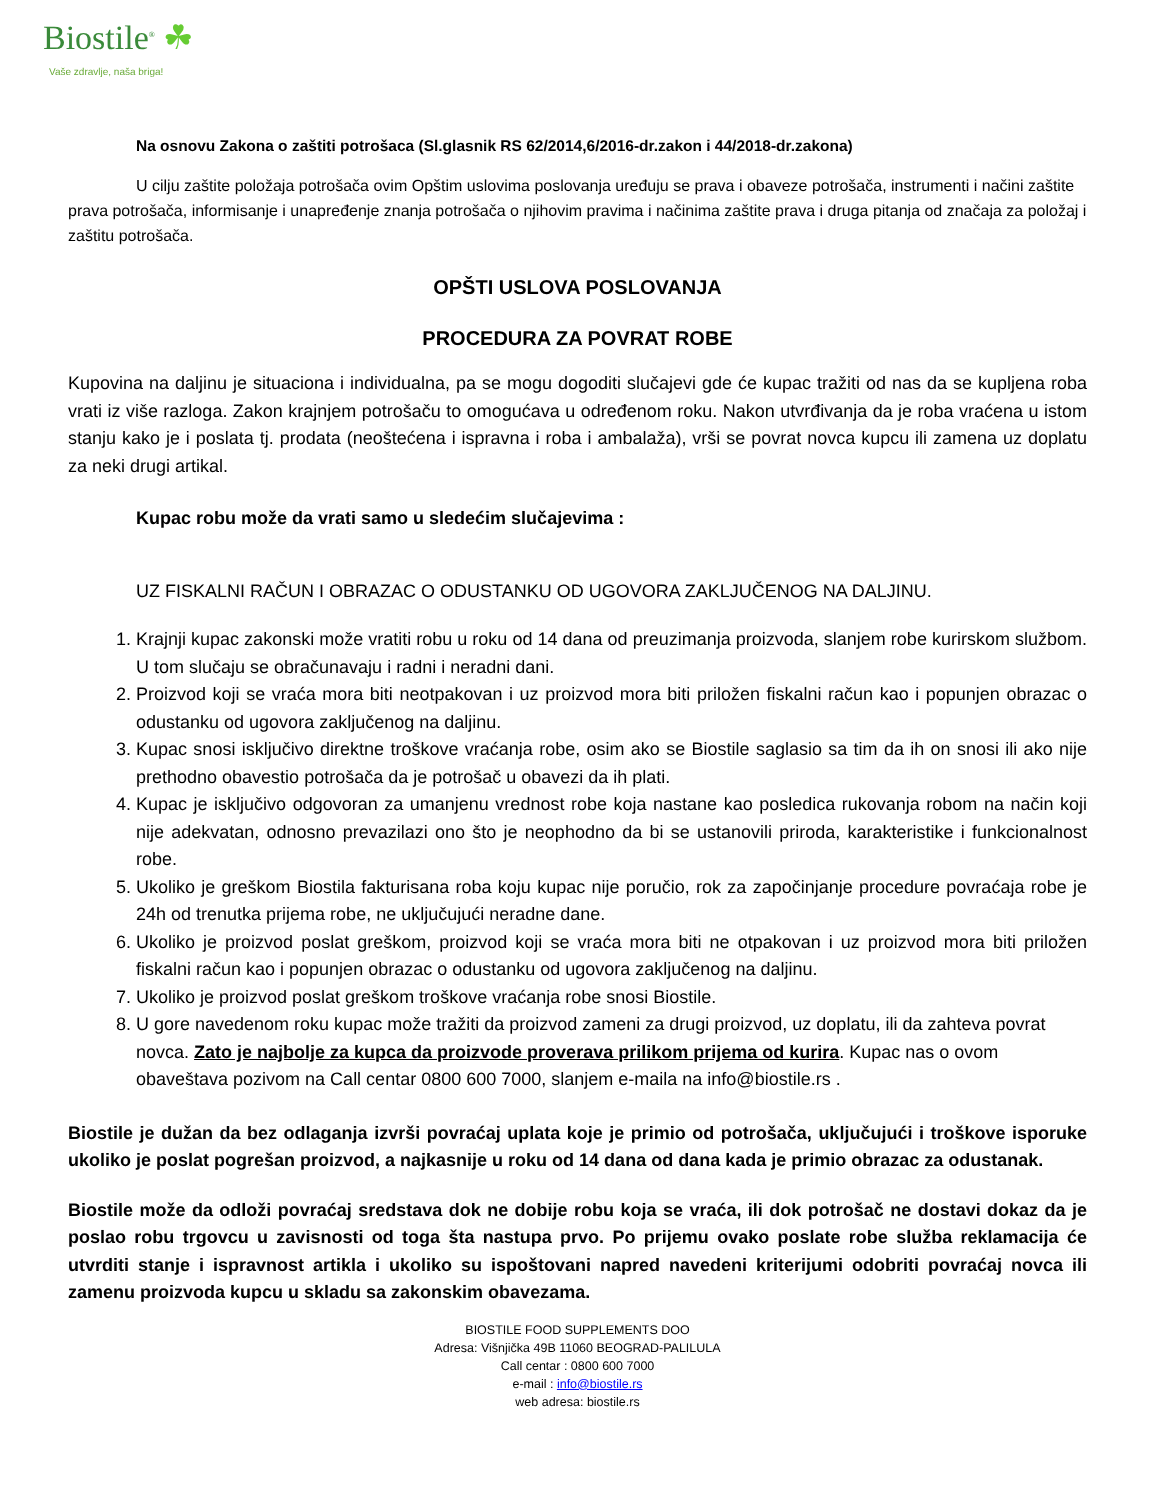Biostile<sup>®</sup> ☘
Vaše zdravlje, naša briga!
Na osnovu Zakona o zaštiti potrošaca (Sl.glasnik RS 62/2014,6/2016-dr.zakon i 44/2018-dr.zakona)
U cilju zaštite položaja potrošača ovim Opštim uslovima poslovanja uređuju se prava i obaveze potrošača, instrumenti i načini zaštite prava potrošača, informisanje i unapređenje znanja potrošača o njihovim pravima i načinima zaštite prava i druga pitanja od značaja za položaj i zaštitu potrošača.
OPŠTI USLOVA POSLOVANJA
PROCEDURA ZA POVRAT ROBE
Kupovina na daljinu je situaciona i individualna, pa se mogu dogoditi slučajevi gde će kupac tražiti od nas da se kupljena roba vrati iz više razloga. Zakon krajnjem potrošaču to omogućava u određenom roku. Nakon utvrđivanja da je roba vraćena u istom stanju kako je i poslata tj. prodata (neoštećena i ispravna i roba i ambalaža), vrši se povrat novca kupcu ili zamena uz doplatu za neki drugi artikal.
Kupac robu može da vrati samo u sledećim slučajevima :
UZ FISKALNI RAČUN I OBRAZAC O ODUSTANKU OD UGOVORA ZAKLJUČENOG NA DALJINU.
1. Krajnji kupac zakonski može vratiti robu u roku od 14 dana od preuzimanja proizvoda, slanjem robe kurirskom službom. U tom slučaju se obračunavaju i radni i neradni dani.
2. Proizvod koji se vraća mora biti neotpakovan i uz proizvod mora biti priložen fiskalni račun kao i popunjen obrazac o odustanku od ugovora zaključenog na daljinu.
3. Kupac snosi isključivo direktne troškove vraćanja robe, osim ako se Biostile saglasio sa tim da ih on snosi ili ako nije prethodno obavestio potrošača da je potrošač u obavezi da ih plati.
4. Kupac je isključivo odgovoran za umanjenu vrednost robe koja nastane kao posledica rukovanja robom na način koji nije adekvatan, odnosno prevazilazi ono što je neophodno da bi se ustanovili priroda, karakteristike i funkcionalnost robe.
5. Ukoliko je greškom Biostila fakturisana roba koju kupac nije poručio, rok za započinjanje procedure povraćaja robe je 24h od trenutka prijema robe, ne uključujući neradne dane.
6. Ukoliko je proizvod poslat greškom, proizvod koji se vraća mora biti ne otpakovan i uz proizvod mora biti priložen fiskalni račun kao i popunjen obrazac o odustanku od ugovora zaključenog na daljinu.
7. Ukoliko je proizvod poslat greškom troškove vraćanja robe snosi Biostile.
8. U gore navedenom roku kupac može tražiti da proizvod zameni za drugi proizvod, uz doplatu, ili da zahteva povrat novca. Zato je najbolje za kupca da proizvode proverava prilikom prijema od kurira. Kupac nas o ovom obaveštava pozivom na Call centar 0800 600 7000, slanjem e-maila na info@biostile.rs .
Biostile je dužan da bez odlaganja izvrši povraćaj uplata koje je primio od potrošača, uključujući i troškove isporuke ukoliko je poslat pogrešan proizvod, a najkasnije u roku od 14 dana od dana kada je primio obrazac za odustanak.
Biostile može da odloži povraćaj sredstava dok ne dobije robu koja se vraća, ili dok potrošač ne dostavi dokaz da je poslao robu trgovcu u zavisnosti od toga šta nastupa prvo. Po prijemu ovako poslate robe služba reklamacija će utvrditi stanje i ispravnost artikla i ukoliko su ispoštovani napred navedeni kriterijumi odobriti povraćaj novca ili zamenu proizvoda kupcu u skladu sa zakonskim obavezama.
BIOSTILE FOOD SUPPLEMENTS DOO
Adresa: Višnjička 49B 11060 BEOGRAD-PALILULA
Call centar : 0800 600 7000
e-mail : info@biostile.rs
web adresa: biostile.rs